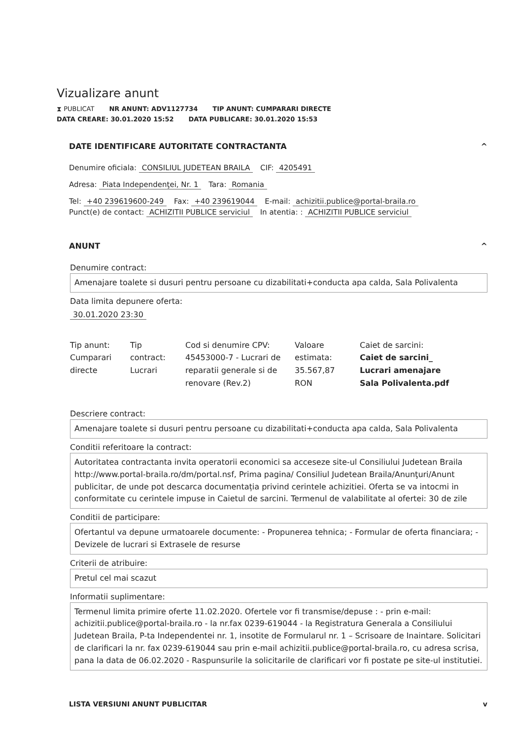Vizualizare anunt
⧗ PUBLICAT NR ANUNT: ADV1127734 TIP ANUNT: CUMPARARI DIRECTE
DATA CREARE: 30.01.2020 15:52 DATA PUBLICARE: 30.01.2020 15:53
DATE IDENTIFICARE AUTORITATE CONTRACTANTA ^
Denumire oficiala: CONSILIUL JUDETEAN BRAILA CIF: 4205491
Adresa: Piata Independenţei, Nr. 1 Tara: Romania
Tel: +40 239619600-249 Fax: +40 239619044 E-mail: achizitii.publice@portal-braila.ro
Punct(e) de contact: ACHIZITII PUBLICE serviciul In atentia: : ACHIZITII PUBLICE serviciul
ANUNT ^
Denumire contract:
Amenajare toalete si dusuri pentru persoane cu dizabilitati+conducta apa calda, Sala Polivalenta
Data limita depunere oferta:
30.01.2020 23:30
Tip anunt:
Cumparari directe
Tip contract:
Lucrari
Cod si denumire CPV:
45453000-7 - Lucrari de reparatii generale si de renovare (Rev.2)
Valoare estimata:
35.567,87 RON
Caiet de sarcini:
Caiet de sarcini_ Lucrari amenajare Sala Polivalenta.pdf
Descriere contract:
Amenajare toalete si dusuri pentru persoane cu dizabilitati+conducta apa calda, Sala Polivalenta
Conditii referitoare la contract:
Autoritatea contractanta invita operatorii economici sa acceseze site-ul Consiliului Judetean Braila http://www.portal-braila.ro/dm/portal.nsf, Prima pagina/ Consiliul Judetean Braila/Anunţuri/Anunt publicitar, de unde pot descarca documentația privind cerintele achizitiei. Oferta se va intocmi in conformitate cu cerintele impuse in Caietul de sarcini. Termenul de valabilitate al ofertei: 30 de zile
Conditii de participare:
Ofertantul va depune urmatoarele documente: - Propunerea tehnica; - Formular de oferta financiara; - Devizele de lucrari si Extrasele de resurse
Criterii de atribuire:
Pretul cel mai scazut
Informatii suplimentare:
Termenul limita primire oferte 11.02.2020. Ofertele vor fi transmise/depuse : - prin e-mail: achizitii.publice@portal-braila.ro - la nr.fax 0239-619044 - la Registratura Generala a Consiliului Judetean Braila, P-ta Independentei nr. 1, insotite de Formularul nr. 1 – Scrisoare de Inaintare. Solicitari de clarificari la nr. fax 0239-619044 sau prin e-mail achizitii.publice@portal-braila.ro, cu adresa scrisa, pana la data de 06.02.2020 - Raspunsurile la solicitarile de clarificari vor fi postate pe site-ul institutiei.
LISTA VERSIUNI ANUNT PUBLICITAR v